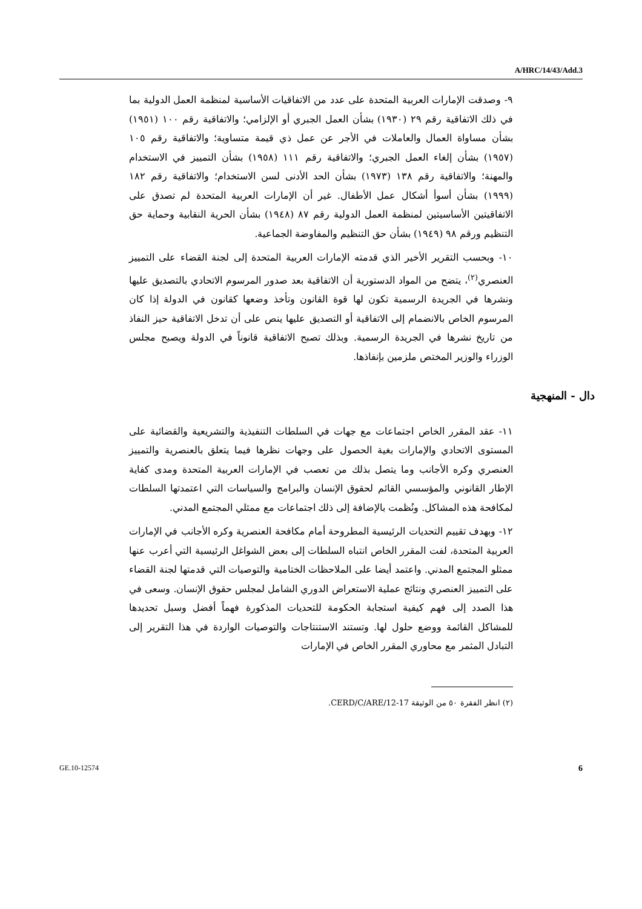A/HRC/14/43/Add.3
٩- وصدقت الإمارات العربية المتحدة على عدد من الاتفاقيات الأساسية لمنظمة العمل الدولية بما في ذلك الاتفاقية رقم ٢٩ (١٩٣٠) بشأن العمل الجبري أو الإلزامي؛ والاتفاقية رقم ١٠٠ (١٩٥١) بشأن مساواة العمال والعاملات في الأجر عن عمل ذي قيمة متساوية؛ والاتفاقية رقم ١٠٥ (١٩٥٧) بشأن إلغاء العمل الجبري؛ والاتفاقية رقم ١١١ (١٩٥٨) بشأن التمييز في الاستخدام والمهنة؛ والاتفاقية رقم ١٣٨ (١٩٧٣) بشأن الحد الأدنى لسن الاستخدام؛ والاتفاقية رقم ١٨٢ (١٩٩٩) بشأن أسوأ أشكال عمل الأطفال. غير أن الإمارات العربية المتحدة لم تصدق على الاتفاقيتين الأساسيتين لمنظمة العمل الدولية رقم ٨٧ (١٩٤٨) بشأن الحرية النقابية وحماية حق التنظيم ورقم ٩٨ (١٩٤٩) بشأن حق التنظيم والمفاوضة الجماعية.
١٠- وبحسب التقرير الأخير الذي قدمته الإمارات العربية المتحدة إلى لجنة القضاء على التمييز العنصري<sup>(٢)</sup>، يتضح من المواد الدستورية أن الاتفاقية بعد صدور المرسوم الاتحادي بالتصديق عليها ونشرها في الجريدة الرسمية تكون لها قوة القانون وتأخذ وضعها كقانون في الدولة إذا كان المرسوم الخاص بالانضمام إلى الاتفاقية أو التصديق عليها ينص على أن تدخل الاتفاقية حيز النفاذ من تاريخ نشرها في الجريدة الرسمية. وبذلك تصبح الاتفاقية قانوناً في الدولة ويصبح مجلس الوزراء والوزير المختص ملزمين بإنفاذها.
دال - المنهجية
١١- عقد المقرر الخاص اجتماعات مع جهات في السلطات التنفيذية والتشريعية والقضائية على المستوى الاتحادي والإمارات بغية الحصول على وجهات نظرها فيما يتعلق بالعنصرية والتمييز العنصري وكره الأجانب وما يتصل بذلك من تعصب في الإمارات العربية المتحدة ومدى كفاية الإطار القانوني والمؤسسي القائم لحقوق الإنسان والبرامج والسياسات التي اعتمدتها السلطات لمكافحة هذه المشاكل. ونُظمت بالإضافة إلى ذلك اجتماعات مع ممثلي المجتمع المدني.
١٢- وبهدف تقييم التحديات الرئيسية المطروحة أمام مكافحة العنصرية وكره الأجانب في الإمارات العربية المتحدة، لفت المقرر الخاص انتباه السلطات إلى بعض الشواغل الرئيسية التي أعرب عنها ممثلو المجتمع المدني. واعتمد أيضا على الملاحظات الختامية والتوصيات التي قدمتها لجنة القضاء على التمييز العنصري ونتائج عملية الاستعراض الدوري الشامل لمجلس حقوق الإنسان. وسعى في هذا الصدد إلى فهم كيفية استجابة الحكومة للتحديات المذكورة فهماً أفضل وسبل تحديدها للمشاكل القائمة ووضع حلول لها. وتستند الاستنتاجات والتوصيات الواردة في هذا التقرير إلى التبادل المثمر مع محاوري المقرر الخاص في الإمارات
(٢) انظر الفقرة ٥٠ من الوثيقة CERD/C/ARE/12-17.
GE.10-12574 6